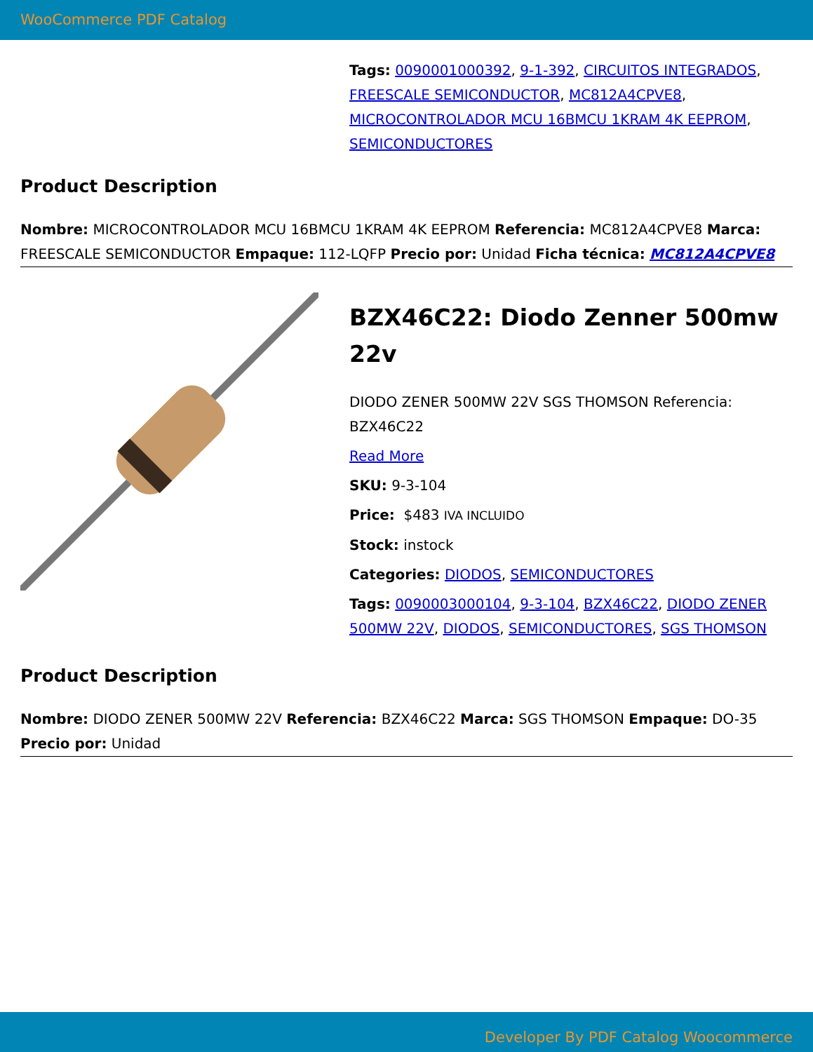WooCommerce PDF Catalog
Tags: 0090001000392, 9-1-392, CIRCUITOS INTEGRADOS, FREESCALE SEMICONDUCTOR, MC812A4CPVE8, MICROCONTROLADOR MCU 16BMCU 1KRAM 4K EEPROM, SEMICONDUCTORES
Product Description
Nombre: MICROCONTROLADOR MCU 16BMCU 1KRAM 4K EEPROM Referencia: MC812A4CPVE8 Marca: FREESCALE SEMICONDUCTOR Empaque: 112-LQFP Precio por: Unidad Ficha técnica: MC812A4CPVE8
BZX46C22: Diodo Zenner 500mw 22v
DIODO ZENER 500MW 22V SGS THOMSON Referencia: BZX46C22
Read More
SKU: 9-3-104
Price: $483 IVA INCLUIDO
Stock: instock
Categories: DIODOS, SEMICONDUCTORES
Tags: 0090003000104, 9-3-104, BZX46C22, DIODO ZENER 500MW 22V, DIODOS, SEMICONDUCTORES, SGS THOMSON
Product Description
Nombre: DIODO ZENER 500MW 22V Referencia: BZX46C22 Marca: SGS THOMSON Empaque: DO-35 Precio por: Unidad
Developer By PDF Catalog Woocommerce